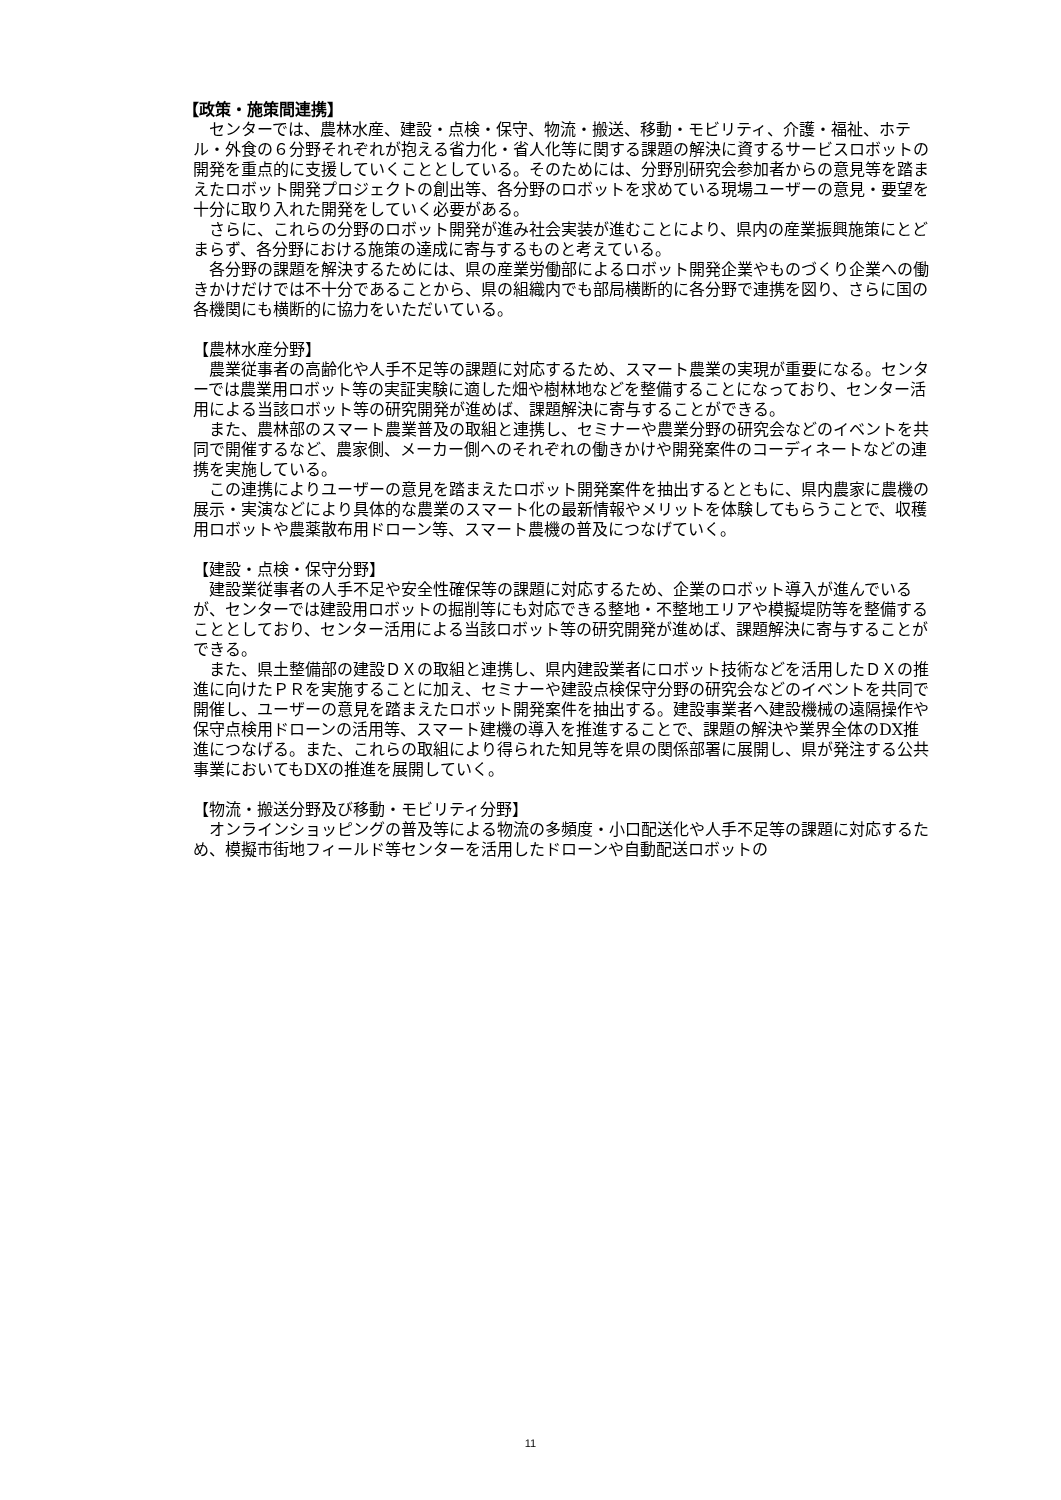【政策・施策間連携】
センターでは、農林水産、建設・点検・保守、物流・搬送、移動・モビリティ、介護・福祉、ホテル・外食の６分野それぞれが抱える省力化・省人化等に関する課題の解決に資するサービスロボットの開発を重点的に支援していくこととしている。そのためには、分野別研究会参加者からの意見等を踏まえたロボット開発プロジェクトの創出等、各分野のロボットを求めている現場ユーザーの意見・要望を十分に取り入れた開発をしていく必要がある。
さらに、これらの分野のロボット開発が進み社会実装が進むことにより、県内の産業振興施策にとどまらず、各分野における施策の達成に寄与するものと考えている。
各分野の課題を解決するためには、県の産業労働部によるロボット開発企業やものづくり企業への働きかけだけでは不十分であることから、県の組織内でも部局横断的に各分野で連携を図り、さらに国の各機関にも横断的に協力をいただいている。
【農林水産分野】
農業従事者の高齢化や人手不足等の課題に対応するため、スマート農業の実現が重要になる。センターでは農業用ロボット等の実証実験に適した畑や樹林地などを整備することになっており、センター活用による当該ロボット等の研究開発が進めば、課題解決に寄与することができる。
また、農林部のスマート農業普及の取組と連携し、セミナーや農業分野の研究会などのイベントを共同で開催するなど、農家側、メーカー側へのそれぞれの働きかけや開発案件のコーディネートなどの連携を実施している。
この連携によりユーザーの意見を踏まえたロボット開発案件を抽出するとともに、県内農家に農機の展示・実演などにより具体的な農業のスマート化の最新情報やメリットを体験してもらうことで、収穫用ロボットや農薬散布用ドローン等、スマート農機の普及につなげていく。
【建設・点検・保守分野】
建設業従事者の人手不足や安全性確保等の課題に対応するため、企業のロボット導入が進んでいるが、センターでは建設用ロボットの掘削等にも対応できる整地・不整地エリアや模擬堤防等を整備することとしており、センター活用による当該ロボット等の研究開発が進めば、課題解決に寄与することができる。
また、県土整備部の建設ＤＸの取組と連携し、県内建設業者にロボット技術などを活用したＤＸの推進に向けたＰＲを実施することに加え、セミナーや建設点検保守分野の研究会などのイベントを共同で開催し、ユーザーの意見を踏まえたロボット開発案件を抽出する。建設事業者へ建設機械の遠隔操作や保守点検用ドローンの活用等、スマート建機の導入を推進することで、課題の解決や業界全体のDX推進につなげる。また、これらの取組により得られた知見等を県の関係部署に展開し、県が発注する公共事業においてもDXの推進を展開していく。
【物流・搬送分野及び移動・モビリティ分野】
オンラインショッピングの普及等による物流の多頻度・小口配送化や人手不足等の課題に対応するため、模擬市街地フィールド等センターを活用したドローンや自動配送ロボットの
11